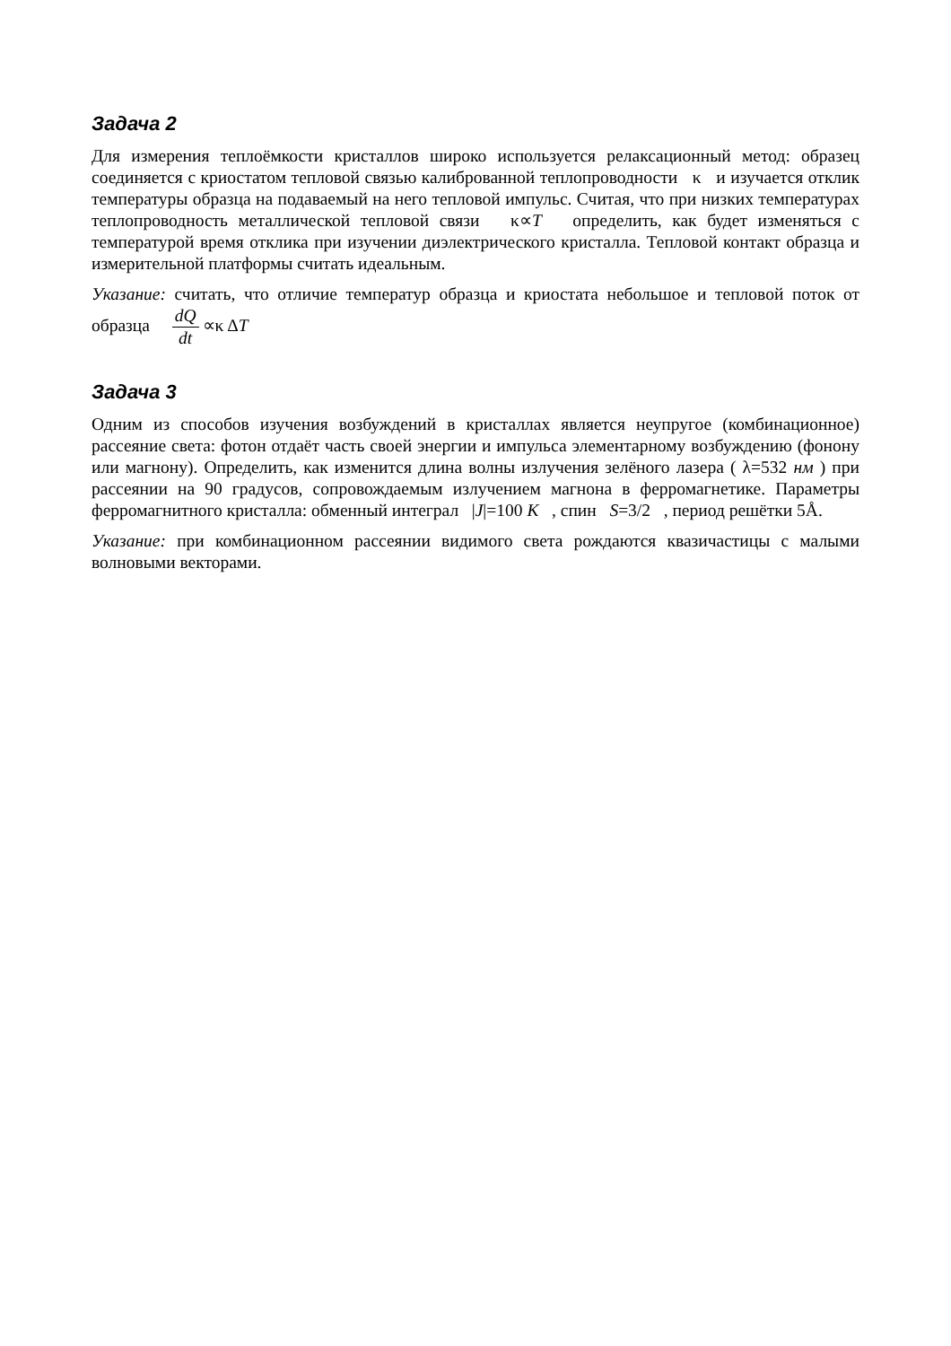Задача 2
Для измерения теплоёмкости кристаллов широко используется релаксационный метод: образец соединяется с криостатом тепловой связью калиброванной теплопроводности κ и изучается отклик температуры образца на подаваемый на него тепловой импульс. Считая, что при низких температурах теплопроводность металлической тепловой связи κ∝T определить, как будет изменяться с температурой время отклика при изучении диэлектрического кристалла. Тепловой контакт образца и измерительной платформы считать идеальным.
Указание: считать, что отличие температур образца и криостата небольшое и тепловой поток от образца dQ dt ∝κ ΔT
Задача 3
Одним из способов изучения возбуждений в кристаллах является неупругое (комбинационное) рассеяние света: фотон отдаёт часть своей энергии и импульса элементарному возбуждению (фонону или магнону). Определить, как изменится длина волны излучения зелёного лазера ( λ=532 нм ) при рассеянии на 90 градусов, сопровождаемым излучением магнона в ферромагнетике. Параметры ферромагнитного кристалла: обменный интеграл |J|=100 K , спин S=3/2 , период решётки 5Å.
Указание: при комбинационном рассеянии видимого света рождаются квазичастицы с малыми волновыми векторами.